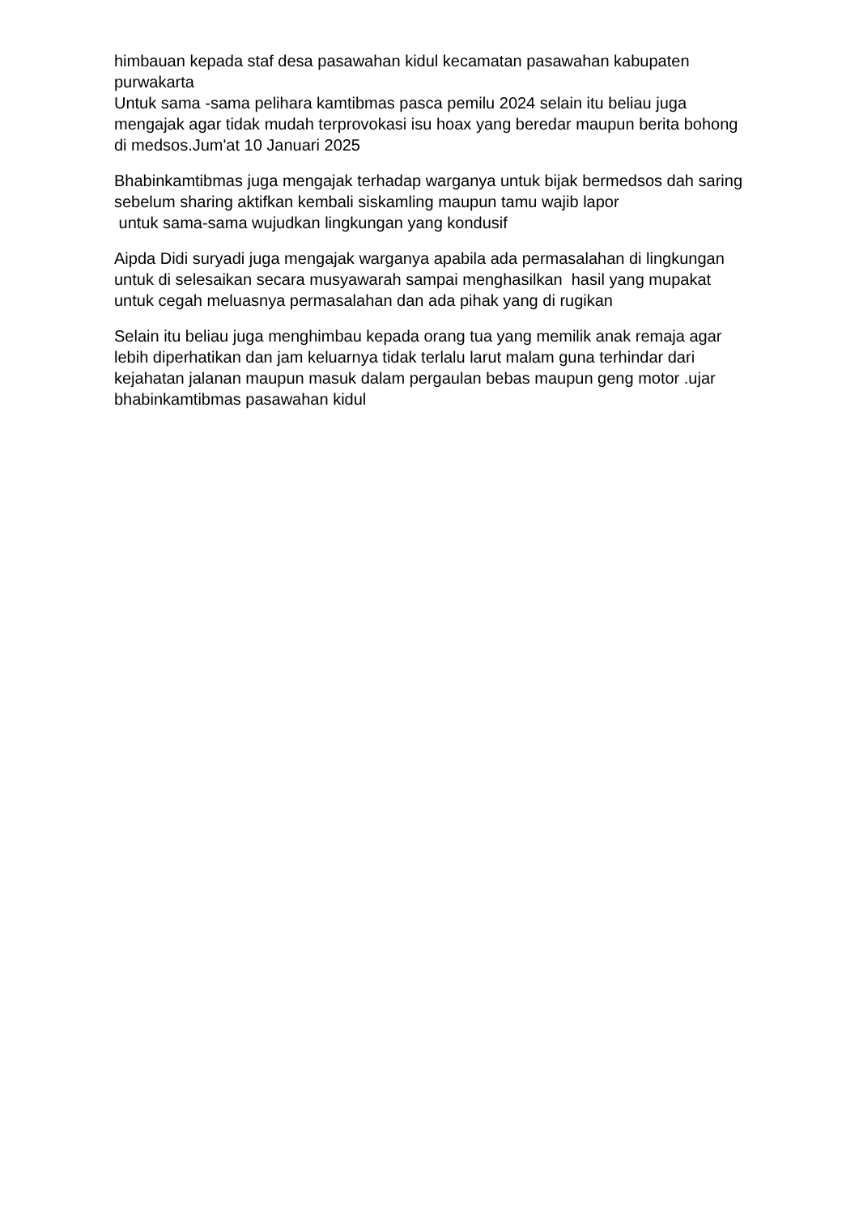himbauan kepada staf desa pasawahan kidul kecamatan pasawahan kabupaten purwakarta
Untuk sama -sama pelihara kamtibmas pasca pemilu 2024 selain itu beliau juga mengajak agar tidak mudah terprovokasi isu hoax yang beredar maupun berita bohong di medsos.Jum'at 10 Januari 2025
Bhabinkamtibmas juga mengajak terhadap warganya untuk bijak bermedsos dah saring sebelum sharing aktifkan kembali siskamling maupun tamu wajib lapor
untuk sama-sama wujudkan lingkungan yang kondusif
Aipda Didi suryadi juga mengajak warganya apabila ada permasalahan di lingkungan untuk di selesaikan secara musyawarah sampai menghasilkan hasil yang mupakat untuk cegah meluasnya permasalahan dan ada pihak yang di rugikan
Selain itu beliau juga menghimbau kepada orang tua yang memilik anak remaja agar lebih diperhatikan dan jam keluarnya tidak terlalu larut malam guna terhindar dari kejahatan jalanan maupun masuk dalam pergaulan bebas maupun geng motor .ujar bhabinkamtibmas pasawahan kidul